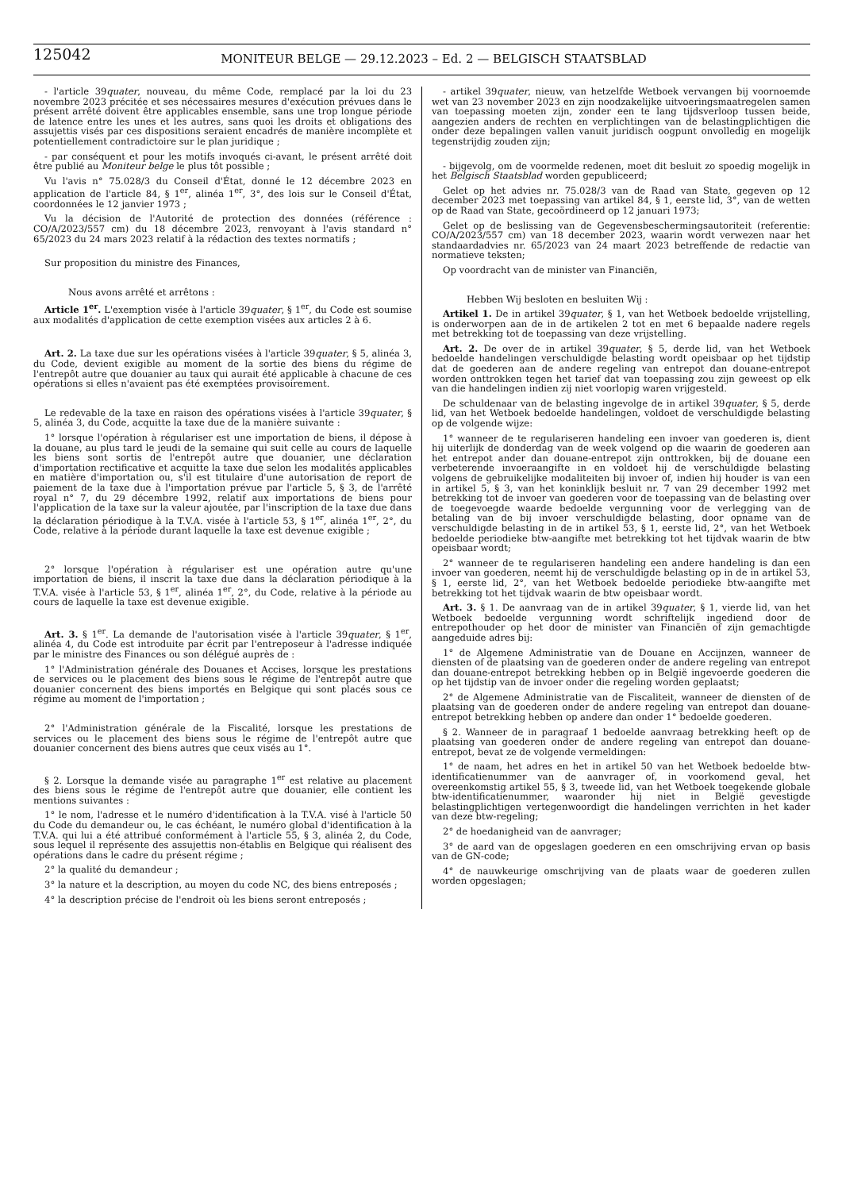125042
MONITEUR BELGE — 29.12.2023 – Ed. 2 — BELGISCH STAATSBLAD
- l'article 39quater, nouveau, du même Code, remplacé par la loi du 23 novembre 2023 précitée et ses nécessaires mesures d'exécution prévues dans le présent arrêté doivent être applicables ensemble, sans une trop longue période de latence entre les unes et les autres, sans quoi les droits et obligations des assujettis visés par ces dispositions seraient encadrés de manière incomplète et potentiellement contradictoire sur le plan juridique ;
- par conséquent et pour les motifs invoqués ci-avant, le présent arrêté doit être publié au Moniteur belge le plus tôt possible ;
Vu l'avis n° 75.028/3 du Conseil d'État, donné le 12 décembre 2023 en application de l'article 84, § 1<sup>er</sup>, alinéa 1<sup>er</sup>, 3°, des lois sur le Conseil d'État, coordonnées le 12 janvier 1973 ;
Vu la décision de l'Autorité de protection des données (référence : CO/A/2023/557 cm) du 18 décembre 2023, renvoyant à l'avis standard n° 65/2023 du 24 mars 2023 relatif à la rédaction des textes normatifs ;
Sur proposition du ministre des Finances,
Nous avons arrêté et arrêtons :
Article 1<sup>er</sup>. L'exemption visée à l'article 39quater, § 1<sup>er</sup>, du Code est soumise aux modalités d'application de cette exemption visées aux articles 2 à 6.
Art. 2. La taxe due sur les opérations visées à l'article 39quater, § 5, alinéa 3, du Code, devient exigible au moment de la sortie des biens du régime de l'entrepôt autre que douanier au taux qui aurait été applicable à chacune de ces opérations si elles n'avaient pas été exemptées provisoirement.
Le redevable de la taxe en raison des opérations visées à l'article 39quater, § 5, alinéa 3, du Code, acquitte la taxe due de la manière suivante :
1° lorsque l'opération à régulariser est une importation de biens, il dépose à la douane, au plus tard le jeudi de la semaine qui suit celle au cours de laquelle les biens sont sortis de l'entrepôt autre que douanier, une déclaration d'importation rectificative et acquitte la taxe due selon les modalités applicables en matière d'importation ou, s'il est titulaire d'une autorisation de report de paiement de la taxe due à l'importation prévue par l'article 5, § 3, de l'arrêté royal n° 7, du 29 décembre 1992, relatif aux importations de biens pour l'application de la taxe sur la valeur ajoutée, par l'inscription de la taxe due dans la déclaration périodique à la T.V.A. visée à l'article 53, § 1<sup>er</sup>, alinéa 1<sup>er</sup>, 2°, du Code, relative à la période durant laquelle la taxe est devenue exigible ;
2° lorsque l'opération à régulariser est une opération autre qu'une importation de biens, il inscrit la taxe due dans la déclaration périodique à la T.V.A. visée à l'article 53, § 1<sup>er</sup>, alinéa 1<sup>er</sup>, 2°, du Code, relative à la période au cours de laquelle la taxe est devenue exigible.
Art. 3. § 1<sup>er</sup>. La demande de l'autorisation visée à l'article 39quater, § 1<sup>er</sup>, alinéa 4, du Code est introduite par écrit par l'entreposeur à l'adresse indiquée par le ministre des Finances ou son délégué auprès de :
1° l'Administration générale des Douanes et Accises, lorsque les prestations de services ou le placement des biens sous le régime de l'entrepôt autre que douanier concernent des biens importés en Belgique qui sont placés sous ce régime au moment de l'importation ;
2° l'Administration générale de la Fiscalité, lorsque les prestations de services ou le placement des biens sous le régime de l'entrepôt autre que douanier concernent des biens autres que ceux visés au 1°.
§ 2. Lorsque la demande visée au paragraphe 1<sup>er</sup> est relative au placement des biens sous le régime de l'entrepôt autre que douanier, elle contient les mentions suivantes :
1° le nom, l'adresse et le numéro d'identification à la T.V.A. visé à l'article 50 du Code du demandeur ou, le cas échéant, le numéro global d'identification à la T.V.A. qui lui a été attribué conformément à l'article 55, § 3, alinéa 2, du Code, sous lequel il représente des assujettis non-établis en Belgique qui réalisent des opérations dans le cadre du présent régime ;
2° la qualité du demandeur ;
3° la nature et la description, au moyen du code NC, des biens entreposés ;
4° la description précise de l'endroit où les biens seront entreposés ;
- artikel 39quater, nieuw, van hetzelfde Wetboek vervangen bij voornoemde wet van 23 november 2023 en zijn noodzakelijke uitvoeringsmaatregelen samen van toepassing moeten zijn, zonder een te lang tijdsverloop tussen beide, aangezien anders de rechten en verplichtingen van de belastingplichtigen die onder deze bepalingen vallen vanuit juridisch oogpunt onvolledig en mogelijk tegenstrijdig zouden zijn;
- bijgevolg, om de voormelde redenen, moet dit besluit zo spoedig mogelijk in het Belgisch Staatsblad worden gepubliceerd;
Gelet op het advies nr. 75.028/3 van de Raad van State, gegeven op 12 december 2023 met toepassing van artikel 84, § 1, eerste lid, 3°, van de wetten op de Raad van State, gecoördineerd op 12 januari 1973;
Gelet op de beslissing van de Gegevensbeschermingsautoriteit (referentie: CO/A/2023/557 cm) van 18 december 2023, waarin wordt verwezen naar het standaardadvies nr. 65/2023 van 24 maart 2023 betreffende de redactie van normatieve teksten;
Op voordracht van de minister van Financiën,
Hebben Wij besloten en besluiten Wij :
Artikel 1. De in artikel 39quater, § 1, van het Wetboek bedoelde vrijstelling, is onderworpen aan de in de artikelen 2 tot en met 6 bepaalde nadere regels met betrekking tot de toepassing van deze vrijstelling.
Art. 2. De over de in artikel 39quater, § 5, derde lid, van het Wetboek bedoelde handelingen verschuldigde belasting wordt opeisbaar op het tijdstip dat de goederen aan de andere regeling van entrepot dan douane-entrepot worden onttrokken tegen het tarief dat van toepassing zou zijn geweest op elk van die handelingen indien zij niet voorlopig waren vrijgesteld.
De schuldenaar van de belasting ingevolge de in artikel 39quater, § 5, derde lid, van het Wetboek bedoelde handelingen, voldoet de verschuldigde belasting op de volgende wijze:
1° wanneer de te regulariseren handeling een invoer van goederen is, dient hij uiterlijk de donderdag van de week volgend op die waarin de goederen aan het entrepot ander dan douane-entrepot zijn onttrokken, bij de douane een verbeterende invoeraangifte in en voldoet hij de verschuldigde belasting volgens de gebruikelijke modaliteiten bij invoer of, indien hij houder is van een in artikel 5, § 3, van het koninklijk besluit nr. 7 van 29 december 1992 met betrekking tot de invoer van goederen voor de toepassing van de belasting over de toegevoegde waarde bedoelde vergunning voor de verlegging van de betaling van de bij invoer verschuldigde belasting, door opname van de verschuldigde belasting in de in artikel 53, § 1, eerste lid, 2°, van het Wetboek bedoelde periodieke btw-aangifte met betrekking tot het tijdvak waarin de btw opeisbaar wordt;
2° wanneer de te regulariseren handeling een andere handeling is dan een invoer van goederen, neemt hij de verschuldigde belasting op in de in artikel 53, § 1, eerste lid, 2°, van het Wetboek bedoelde periodieke btw-aangifte met betrekking tot het tijdvak waarin de btw opeisbaar wordt.
Art. 3. § 1. De aanvraag van de in artikel 39quater, § 1, vierde lid, van het Wetboek bedoelde vergunning wordt schriftelijk ingediend door de entrepothouder op het door de minister van Financiën of zijn gemachtigde aangeduide adres bij:
1° de Algemene Administratie van de Douane en Accijnzen, wanneer de diensten of de plaatsing van de goederen onder de andere regeling van entrepot dan douane-entrepot betrekking hebben op in België ingevoerde goederen die op het tijdstip van de invoer onder die regeling worden geplaatst;
2° de Algemene Administratie van de Fiscaliteit, wanneer de diensten of de plaatsing van de goederen onder de andere regeling van entrepot dan douane-entrepot betrekking hebben op andere dan onder 1° bedoelde goederen.
§ 2. Wanneer de in paragraaf 1 bedoelde aanvraag betrekking heeft op de plaatsing van goederen onder de andere regeling van entrepot dan douane-entrepot, bevat ze de volgende vermeldingen:
1° de naam, het adres en het in artikel 50 van het Wetboek bedoelde btw-identificatienummer van de aanvrager of, in voorkomend geval, het overeenkomstig artikel 55, § 3, tweede lid, van het Wetboek toegekende globale btw-identificatienummer, waaronder hij niet in België gevestigde belastingplichtigen vertegenwoordigt die handelingen verrichten in het kader van deze btw-regeling;
2° de hoedanigheid van de aanvrager;
3° de aard van de opgeslagen goederen en een omschrijving ervan op basis van de GN-code;
4° de nauwkeurige omschrijving van de plaats waar de goederen zullen worden opgeslagen;